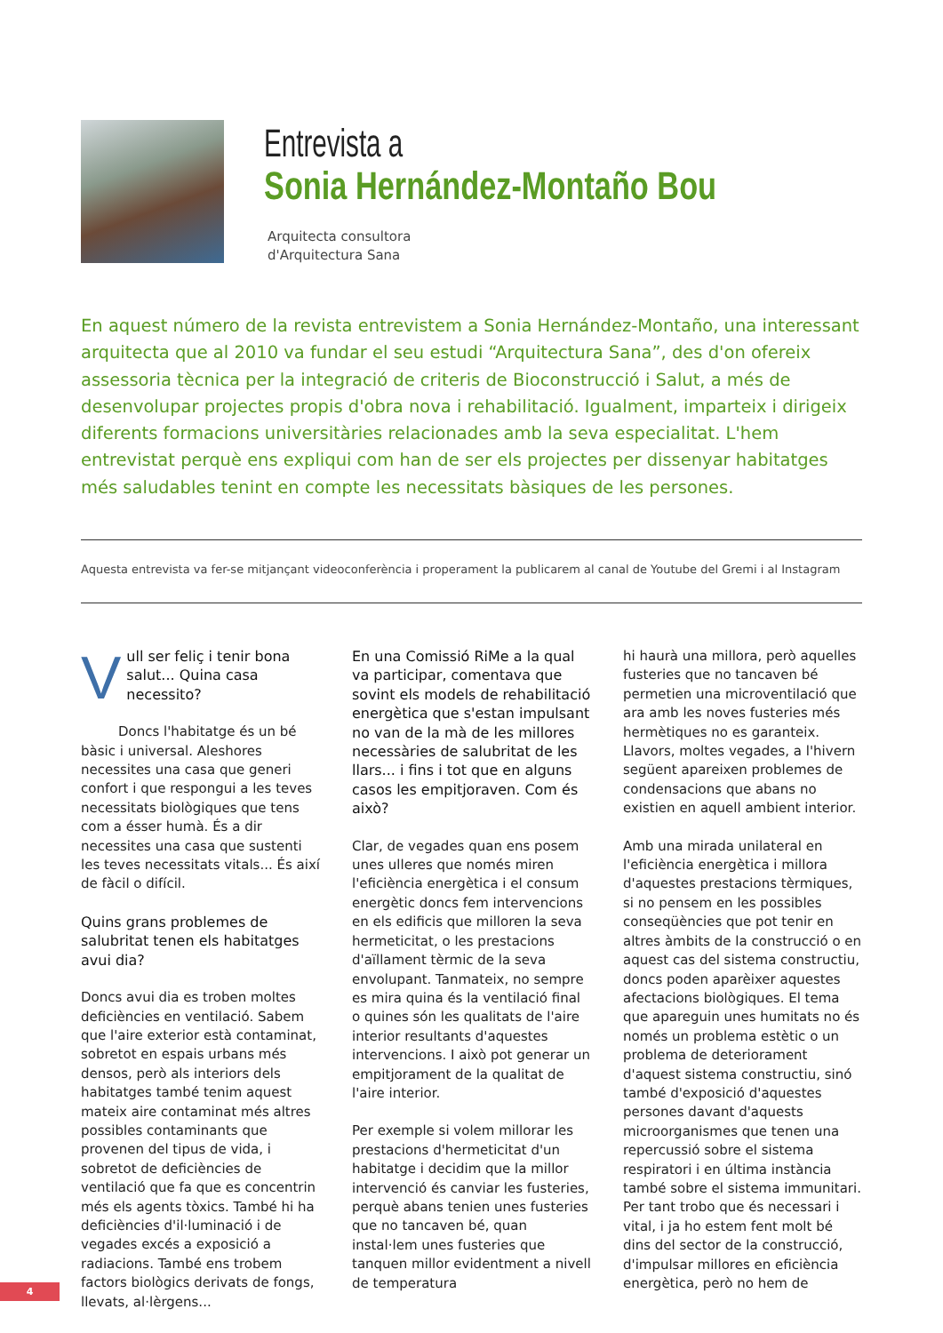Entrevista a
Sonia Hernández-Montaño Bou
Arquitecta consultora
d'Arquitectura Sana
En aquest número de la revista entrevistem a Sonia Hernández-Montaño, una interessant arquitecta que al 2010 va fundar el seu estudi “Arquitectura Sana”, des d'on ofereix assessoria tècnica per la integració de criteris de Bioconstrucció i Salut, a més de desenvolupar projectes propis d'obra nova i rehabilitació. Igualment, imparteix i dirigeix diferents formacions universitàries relacionades amb la seva especialitat. L'hem entrevistat perquè ens expliqui com han de ser els projectes per dissenyar habitatges més saludables tenint en compte les necessitats bàsiques de les persones.
Aquesta entrevista va fer-se mitjançant videoconferència i properament la publicarem al canal de Youtube del Gremi i al Instagram
Vull ser feliç i tenir bona salut... Quina casa necessito?
Doncs l'habitatge és un bé bàsic i universal. Aleshores necessites una casa que generi confort i que respongui a les teves necessitats biològiques que tens com a ésser humà. És a dir necessites una casa que sustenti les teves necessitats vitals... És així de fàcil o difícil.
Quins grans problemes de salubritat tenen els habitatges avui dia?
Doncs avui dia es troben moltes deficiències en ventilació. Sabem que l'aire exterior està contaminat, sobretot en espais urbans més densos, però als interiors dels habitatges també tenim aquest mateix aire contaminat més altres possibles contaminants que provenen del tipus de vida, i sobretot de deficiències de ventilació que fa que es concentrin més els agents tòxics. També hi ha deficiències d'il·luminació i de vegades excés a exposició a radiacions. També ens trobem factors biològics derivats de fongs, llevats, al·lèrgens...
En una Comissió RiMe a la qual va participar, comentava que sovint els models de rehabilitació energètica que s'estan impulsant no van de la mà de les millores necessàries de salubritat de les llars... i fins i tot que en alguns casos les empitjoraven. Com és això?
Clar, de vegades quan ens posem unes ulleres que només miren l'eficiència energètica i el consum energètic doncs fem intervencions en els edificis que milloren la seva hermeticitat, o les prestacions d'aïllament tèrmic de la seva envolupant. Tanmateix, no sempre es mira quina és la ventilació final o quines són les qualitats de l'aire interior resultants d'aquestes intervencions. I això pot generar un empitjorament de la qualitat de l'aire interior.
Per exemple si volem millorar les prestacions d'hermeticitat d'un habitatge i decidim que la millor intervenció és canviar les fusteries, perquè abans tenien unes fusteries que no tancaven bé, quan instal·lem unes fusteries que tanquen millor evidentment a nivell de temperatura
hi haurà una millora, però aquelles fusteries que no tancaven bé permetien una microventilació que ara amb les noves fusteries més hermètiques no es garanteix. Llavors, moltes vegades, a l'hivern següent apareixen problemes de condensacions que abans no existien en aquell ambient interior.
Amb una mirada unilateral en l'eficiència energètica i millora d'aquestes prestacions tèrmiques, si no pensem en les possibles conseqüències que pot tenir en altres àmbits de la construcció o en aquest cas del sistema constructiu, doncs poden aparèixer aquestes afectacions biològiques. El tema que apareguin unes humitats no és només un problema estètic o un problema de deteriorament d'aquest sistema constructiu, sinó també d'exposició d'aquestes persones davant d'aquests microorganismes que tenen una repercussió sobre el sistema respiratori i en última instància també sobre el sistema immunitari. Per tant trobo que és necessari i vital, i ja ho estem fent molt bé dins del sector de la construcció, d'impulsar millores en eficiència energètica, però no hem de
4